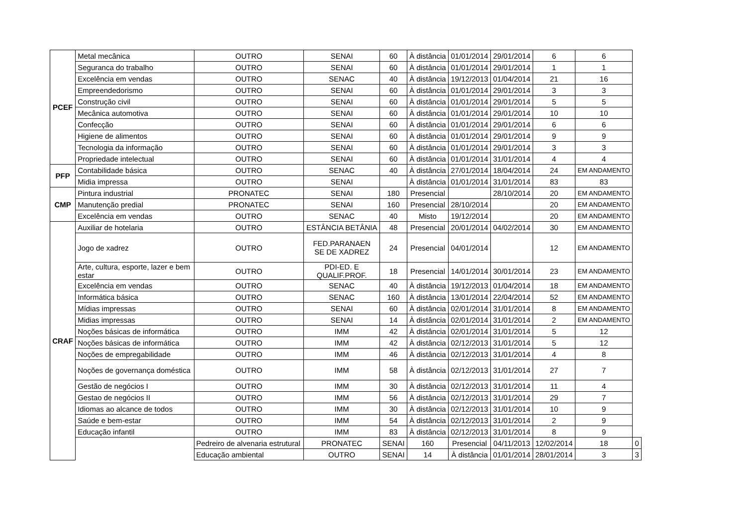| PCEF | Metal mecânica | OUTRO | SENAI | 60 | À distância | 01/01/2014 | 29/01/2014 | 6 | 6 | |
| | Seguranca do trabalho | OUTRO | SENAI | 60 | À distância | 01/01/2014 | 29/01/2014 | 1 | 1 | |
| | Excelência em vendas | OUTRO | SENAC | 40 | À distância | 19/12/2013 | 01/04/2014 | 21 | 16 | |
| | Empreendedorismo | OUTRO | SENAI | 60 | À distância | 01/01/2014 | 29/01/2014 | 3 | 3 | |
| | Construção civil | OUTRO | SENAI | 60 | À distância | 01/01/2014 | 29/01/2014 | 5 | 5 | |
| | Mecânica automotiva | OUTRO | SENAI | 60 | À distância | 01/01/2014 | 29/01/2014 | 10 | 10 | |
| | Confecção | OUTRO | SENAI | 60 | À distância | 01/01/2014 | 29/01/2014 | 6 | 6 | |
| | Higiene de alimentos | OUTRO | SENAI | 60 | À distância | 01/01/2014 | 29/01/2014 | 9 | 9 | |
| | Tecnologia da informação | OUTRO | SENAI | 60 | À distância | 01/01/2014 | 29/01/2014 | 3 | 3 | |
| | Propriedade intelectual | OUTRO | SENAI | 60 | À distância | 01/01/2014 | 31/01/2014 | 4 | 4 | |
| PFP | Contabilidade básica | OUTRO | SENAC | 40 | À distância | 27/01/2014 | 18/04/2014 | 24 | EM ANDAMENTO | |
| | Midia impressa | OUTRO | SENAI | | À distância | 01/01/2014 | 31/01/2014 | 83 | 83 | |
| CMP | Pintura industrial | PRONATEC | SENAI | 180 | Presencial | | 28/10/2014 | 20 | EM ANDAMENTO | |
| | Manutenção predial | PRONATEC | SENAI | 160 | Presencial | 28/10/2014 | | 20 | EM ANDAMENTO | |
| | Excelência em vendas | OUTRO | SENAC | 40 | Misto | 19/12/2014 | | 20 | EM ANDAMENTO | |
| CRAF | Auxiliar de hotelaria | OUTRO | ESTÂNCIA BETÂNIA | 48 | Presencial | 20/01/2014 | 04/02/2014 | 30 | EM ANDAMENTO | |
| | Jogo de xadrez | OUTRO | FED.PARANAEN SE DE XADREZ | 24 | Presencial | 04/01/2014 | | 12 | EM ANDAMENTO | |
| | Arte, cultura, esporte, lazer e bem estar | OUTRO | PDI-ED. E QUALIF.PROF. | 18 | Presencial | 14/01/2014 | 30/01/2014 | 23 | EM ANDAMENTO | |
| | Excelência em vendas | OUTRO | SENAC | 40 | À distância | 19/12/2013 | 01/04/2014 | 18 | EM ANDAMENTO | |
| | Informática básica | OUTRO | SENAC | 160 | À distância | 13/01/2014 | 22/04/2014 | 52 | EM ANDAMENTO | |
| | Mídias impressas | OUTRO | SENAI | 60 | À distância | 02/01/2014 | 31/01/2014 | 8 | EM ANDAMENTO | |
| | Midias impressas | OUTRO | SENAI | 14 | À distância | 02/01/2014 | 31/01/2014 | 2 | EM ANDAMENTO | |
| | Noções básicas de informática | OUTRO | IMM | 42 | À distância | 02/01/2014 | 31/01/2014 | 5 | 12 | |
| | Noções básicas de informática | OUTRO | IMM | 42 | À distância | 02/12/2013 | 31/01/2014 | 5 | 12 | |
| | Noções de empregabilidade | OUTRO | IMM | 46 | À distância | 02/12/2013 | 31/01/2014 | 4 | 8 | |
| | Noções de governança doméstica | OUTRO | IMM | 58 | À distância | 02/12/2013 | 31/01/2014 | 27 | 7 | |
| | Gestão de negócios I | OUTRO | IMM | 30 | À distância | 02/12/2013 | 31/01/2014 | 11 | 4 | |
| | Gestao de negócios II | OUTRO | IMM | 56 | À distância | 02/12/2013 | 31/01/2014 | 29 | 7 | |
| | Idiomas ao alcance de todos | OUTRO | IMM | 30 | À distância | 02/12/2013 | 31/01/2014 | 10 | 9 | |
| | Saúde e bem-estar | OUTRO | IMM | 54 | À distância | 02/12/2013 | 31/01/2014 | 2 | 9 | |
| | Educação infantil | OUTRO | IMM | 83 | À distância | 02/12/2013 | 31/01/2014 | 8 | 9 | |
| | | Pedreiro de alvenaria estrutural | PRONATEC | SENAI | 160 | Presencial | 04/11/2013 | 12/02/2014 | 18 | 0 |
| | | Educação ambiental | OUTRO | SENAI | 14 | À distância | 01/01/2014 | 28/01/2014 | 3 | 3 |